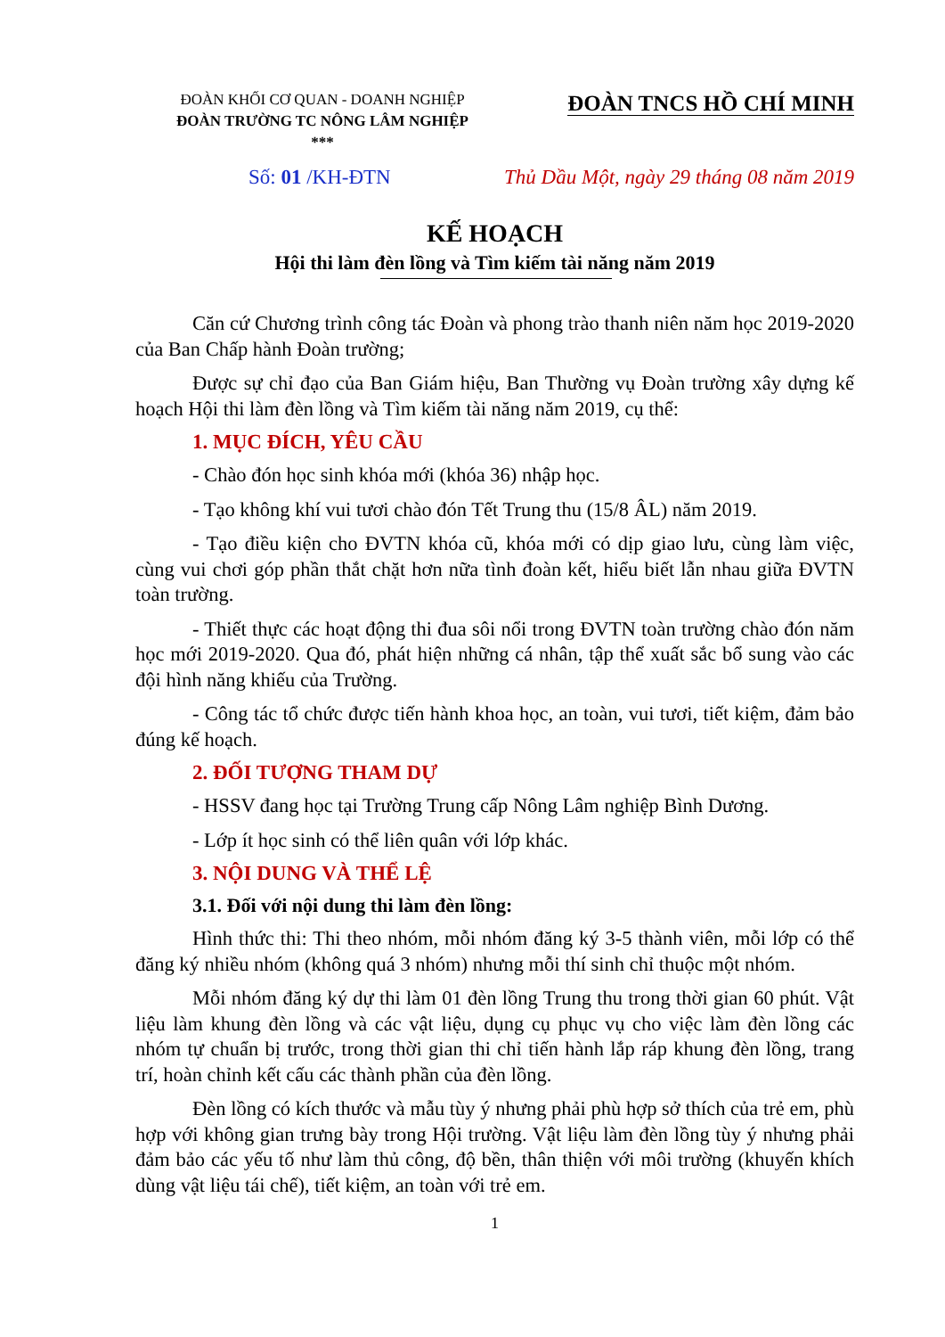ĐOÀN KHỐI CƠ QUAN - DOANH NGHIỆP
ĐOÀN TRƯỜNG TC NÔNG LÂM NGHIỆP
***
ĐOÀN TNCS HỒ CHÍ MINH
Số: 01 /KH-ĐTN Thủ Dầu Một, ngày 29 tháng 08 năm 2019
KẾ HOẠCH
Hội thi làm đèn lồng và Tìm kiếm tài năng năm 2019
Căn cứ Chương trình công tác Đoàn và phong trào thanh niên năm học 2019-2020 của Ban Chấp hành Đoàn trường;
Được sự chỉ đạo của Ban Giám hiệu, Ban Thường vụ Đoàn trường xây dựng kế hoạch Hội thi làm đèn lồng và Tìm kiếm tài năng năm 2019, cụ thể:
1. MỤC ĐÍCH, YÊU CẦU
- Chào đón học sinh khóa mới (khóa 36) nhập học.
- Tạo không khí vui tươi chào đón Tết Trung thu (15/8 ÂL) năm 2019.
- Tạo điều kiện cho ĐVTN khóa cũ, khóa mới có dịp giao lưu, cùng làm việc, cùng vui chơi góp phần thắt chặt hơn nữa tình đoàn kết, hiểu biết lẫn nhau giữa ĐVTN toàn trường.
- Thiết thực các hoạt động thi đua sôi nổi trong ĐVTN toàn trường chào đón năm học mới 2019-2020. Qua đó, phát hiện những cá nhân, tập thể xuất sắc bổ sung vào các đội hình năng khiếu của Trường.
- Công tác tổ chức được tiến hành khoa học, an toàn, vui tươi, tiết kiệm, đảm bảo đúng kế hoạch.
2. ĐỐI TƯỢNG THAM DỰ
- HSSV đang học tại Trường Trung cấp Nông Lâm nghiệp Bình Dương.
- Lớp ít học sinh có thể liên quân với lớp khác.
3. NỘI DUNG VÀ THỂ LỆ
3.1. Đối với nội dung thi làm đèn lồng:
Hình thức thi: Thi theo nhóm, mỗi nhóm đăng ký 3-5 thành viên, mỗi lớp có thể đăng ký nhiều nhóm (không quá 3 nhóm) nhưng mỗi thí sinh chỉ thuộc một nhóm.
Mỗi nhóm đăng ký dự thi làm 01 đèn lồng Trung thu trong thời gian 60 phút. Vật liệu làm khung đèn lồng và các vật liệu, dụng cụ phục vụ cho việc làm đèn lồng các nhóm tự chuẩn bị trước, trong thời gian thi chỉ tiến hành lắp ráp khung đèn lồng, trang trí, hoàn chỉnh kết cấu các thành phần của đèn lồng.
Đèn lồng có kích thước và mẫu tùy ý nhưng phải phù hợp sở thích của trẻ em, phù hợp với không gian trưng bày trong Hội trường. Vật liệu làm đèn lồng tùy ý nhưng phải đảm bảo các yếu tố như làm thủ công, độ bền, thân thiện với môi trường (khuyến khích dùng vật liệu tái chế), tiết kiệm, an toàn với trẻ em.
1